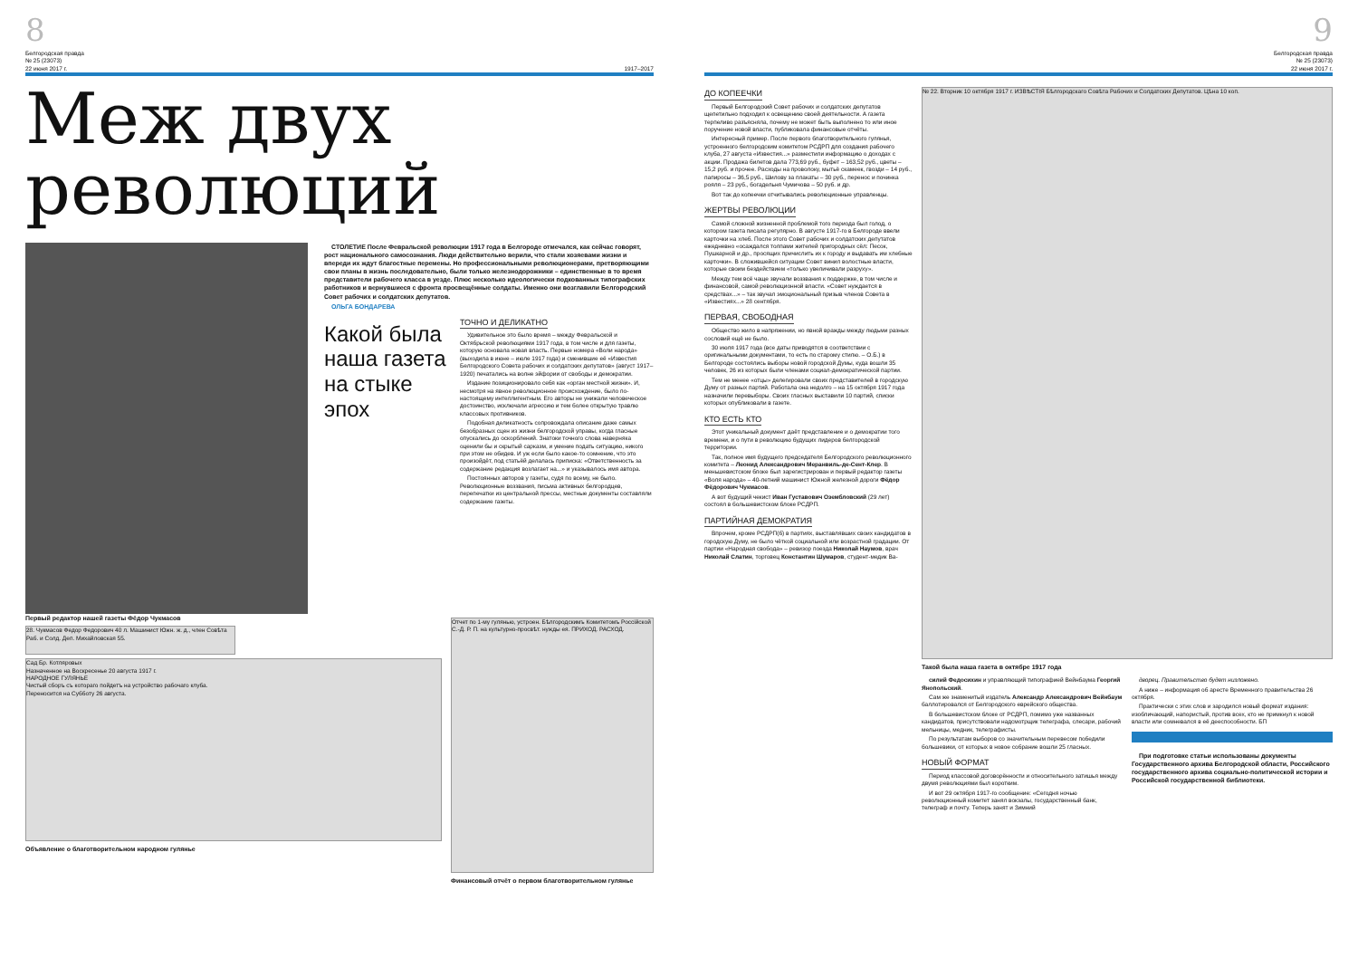8
Белгородская правда
№ 25 (23073)
22 июня 2017 г.
1917–2017
Меж двух
революций
СТОЛЕТИЕ После Февральской революции 1917 года в Белгороде отмечался, как сейчас говорят, рост национального самосознания. Люди действительно верили, что стали хозяевами жизни и впереди их ждут благостные перемены. Но профессиональными революционерами, претворяющими свои планы в жизнь последовательно, были только железнодорожники – единственные в то время представители рабочего класса в уезде. Плюс несколько идеологически подкованных типографских работников и вернувшиеся с фронта просвещённые солдаты. Именно они возглавили Белгородский Совет рабочих и солдатских депутатов.
ОЛЬГА БОНДАРЕВА
Какой была наша газета на стыке эпох
ТОЧНО И ДЕЛИКАТНО
Удивительное это было время – между Февральской и Октябрьской революциями 1917 года, в том числе и для газеты, которую основала новая власть. Первые номера «Воли народа» (выходила в июне – июле 1917 года) и сменившие её «Известия Белгородского Совета рабочих и солдатских депутатов» (август 1917–1920) печатались на волне эйфории от свободы и демократии.
Издание позиционировало себя как «орган местной жизни». И, несмотря на явное революционное происхождение, было по-настоящему интеллигентным. Его авторы не унижали человеческое достоинство, исключали агрессию и тем более открытую травлю классовых противников.
Подобная деликатность сопровождала описание даже самых безобразных сцен из жизни белгородской управы, когда гласные опускались до оскорблений. Знатоки точного слова наверняка оценили бы и скрытый сарказм, и умение подать ситуацию, никого при этом не обидев. И уж если было какое-то сомнение, что это произойдёт, под статьёй делалась приписка: «Ответственность за содержание редакция возлагает на...» и указывалось имя автора.
Постоянных авторов у газеты, судя по всему, не было. Революционные воззвания, письма активных белгородцев, перепечатки из центральной прессы, местные документы составляли содержание газеты.
Первый редактор нашей газеты Фёдор Чукмасов
28. Чукмасов Федор Федорович 40 л. Машинист Южн. ж. д., член Совѣта Раб. и Солд. Деп. Михайловская 55.
Сад Бр. Котляровых
Назначенное на Воскресенье 20 августа 1917 г.
НАРОДНОЕ ГУЛЯНЬЕ
Чистый сборъ съ котораго пойдетъ на устройство рабочаго клуба.
Переносится на Субботу 26 августа.
Объявление о благотворительном народном гулянье
Отчет по 1-му гулянью, устроен. Бѣлгородскимъ Комитетомъ Россійской С.-Д. Р. П. на культурно-просвѣт. нужды ея. ПРИХОД. РАСХОД.
Финансовый отчёт о первом благотворительном гулянье
9
Белгородская правда
№ 25 (23073)
22 июня 2017 г.
ДО КОПЕЕЧКИ
Первый Белгородский Совет рабочих и солдатских депутатов щепетильно подходил к освещению своей деятельности. А газета терпеливо разъясняла, почему не может быть выполнено то или иное поручение новой власти, публиковала финансовые отчёты.
Интересный пример. После первого благотворительного гулянья, устроенного белгородским комитетом РСДРП для создания рабочего клуба, 27 августа «Известия...» разместили информацию о доходах с акции. Продажа билетов дала 773,69 руб., буфет – 163,52 руб., цветы – 15,2 руб. и прочее. Расходы на проволоку, мытьё скамеек, гвозди – 14 руб., папиросы – 36,5 руб., Шилову за плакаты – 30 руб., перенос и починка рояля – 23 руб., богадельня Чумичова – 50 руб. и др.
Вот так до копеечки отчитывались революционные управленцы.
ЖЕРТВЫ РЕВОЛЮЦИИ
Самой сложной жизненной проблемой того периода был голод, о котором газета писала регулярно. В августе 1917-го в Белгороде ввели карточки на хлеб. После этого Совет рабочих и солдатских депутатов ежедневно «осаждался толпами жителей пригородных сёл: Песок, Пушкарной и др., просящих причислить их к городу и выдавать им хлебные карточки». В сложившейся ситуации Совет винил волостные власти, которые своим бездействием «только увеличивали разруху».
Между тем всё чаще звучали воззвания к поддержке, в том числе и финансовой, самой революционной власти. «Совет нуждается в средствах...» – так звучал эмоциональный призыв членов Совета в «Известиях...» 28 сентября.
ПЕРВАЯ, СВОБОДНАЯ
Общество жило в напряжении, но явной вражды между людьми разных сословий ещё не было.
30 июля 1917 года (все даты приводятся в соответствии с оригинальными документами, то есть по старому стилю. – О.Б.) в Белгороде состоялись выборы новой городской Думы, куда вошли 35 человек, 26 из которых были членами социал-демократической партии.
Тем не менее «отцы» делегировали своих представителей в городскую Думу от разных партий. Работала она недолго – на 15 октября 1917 года назначили перевыборы. Своих гласных выставили 10 партий, списки которых опубликовали в газете.
КТО ЕСТЬ КТО
Этот уникальный документ даёт представление и о демократии того времени, и о пути в революцию будущих лидеров белгородской территории.
Так, полное имя будущего председателя Белгородского революционного комитета – Леонид Александрович Меранвиль-де-Сент-Клер. В меньшевистском блоке был зарегистрирован и первый редактор газеты «Воля народа» – 40-летний машинист Южной железной дороги Фёдор Фёдорович Чукмасов.
А вот будущий чекист Иван Густавович Озембловский (29 лет) состоял в большевистском блоке РСДРП.
ПАРТИЙНАЯ ДЕМОКРАТИЯ
Впрочем, кроме РСДРП(б) в партиях, выставлявших своих кандидатов в городскую Думу, не было чёткой социальной или возрастной градации. От партии «Народная свобода» – ревизор поезда Николай Наумов, врач Николай Слатин, торговец Константин Шумаров, студент-медик Ва-
№ 22. Вторник 10 октября 1917 г. ИЗВѢСТІЯ Бѣлгородскаго Совѣта Рабочих и Солдатских Депутатов. Цѣна 10 коп.
Такой была наша газета в октябре 1917 года
силий Федосихин и управляющий типографией Вейнбаума Георгий Янопольский.
Сам же знаменитый издатель Александр Александрович Вейнбаум баллотировался от Белгородского еврейского общества.
В большевистском блоке от РСДРП, помимо уже названных кандидатов, присутствовали надсмотрщик телеграфа, слесари, рабочий мельницы, медник, телеграфисты.
По результатам выборов со значительным перевесом победили большевики, от которых в новое собрание вошли 25 гласных.
НОВЫЙ ФОРМАТ
Период классовой договорённости и относительного затишья между двумя революциями был коротким.
И вот 29 октября 1917-го сообщение: «Сегодня ночью революционный комитет занял вокзалы, государственный банк, телеграф и почту. Теперь занят и Зимний
дворец. Правительство будет низложено.
А ниже – информация об аресте Временного правительства 26 октября.
Практически с этих слов и зародился новый формат издания: изобличающий, напористый, против всех, кто не примкнул к новой власти или сомневался в её дееспособности. БП
При подготовке статьи использованы документы Государственного архива Белгородской области, Российского государственного архива социально-политической истории и Российской государственной библиотеки.